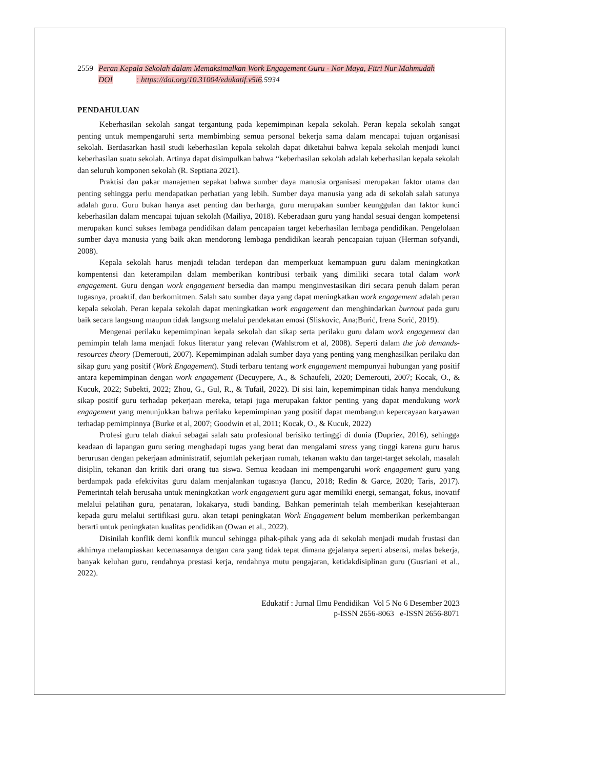2559 Peran Kepala Sekolah dalam Memaksimalkan Work Engagement Guru - Nor Maya, Fitri Nur Mahmudah
DOI : https://doi.org/10.31004/edukatif.v5i6.5934
PENDAHULUAN
Keberhasilan sekolah sangat tergantung pada kepemimpinan kepala sekolah. Peran kepala sekolah sangat penting untuk mempengaruhi serta membimbing semua personal bekerja sama dalam mencapai tujuan organisasi sekolah. Berdasarkan hasil studi keberhasilan kepala sekolah dapat diketahui bahwa kepala sekolah menjadi kunci keberhasilan suatu sekolah. Artinya dapat disimpulkan bahwa “keberhasilan sekolah adalah keberhasilan kepala sekolah dan seluruh komponen sekolah (R. Septiana 2021).
Praktisi dan pakar manajemen sepakat bahwa sumber daya manusia organisasi merupakan faktor utama dan penting sehingga perlu mendapatkan perhatian yang lebih. Sumber daya manusia yang ada di sekolah salah satunya adalah guru. Guru bukan hanya aset penting dan berharga, guru merupakan sumber keunggulan dan faktor kunci keberhasilan dalam mencapai tujuan sekolah (Mailiya, 2018). Keberadaan guru yang handal sesuai dengan kompetensi merupakan kunci sukses lembaga pendidikan dalam pencapaian target keberhasilan lembaga pendidikan. Pengelolaan sumber daya manusia yang baik akan mendorong lembaga pendidikan kearah pencapaian tujuan (Herman sofyandi, 2008).
Kepala sekolah harus menjadi teladan terdepan dan memperkuat kemampuan guru dalam meningkatkan kompentensi dan keterampilan dalam memberikan kontribusi terbaik yang dimiliki secara total dalam work engagement. Guru dengan work engagement bersedia dan mampu menginvestasikan diri secara penuh dalam peran tugasnya, proaktif, dan berkomitmen. Salah satu sumber daya yang dapat meningkatkan work engagement adalah peran kepala sekolah. Peran kepala sekolah dapat meningkatkan work engagement dan menghindarkan burnout pada guru baik secara langsung maupun tidak langsung melalui pendekatan emosi (Sliskovic, Ana;Burić, Irena Sorić, 2019).
Mengenai perilaku kepemimpinan kepala sekolah dan sikap serta perilaku guru dalam work engagement dan pemimpin telah lama menjadi fokus literatur yang relevan (Wahlstrom et al, 2008). Seperti dalam the job demands-resources theory (Demerouti, 2007). Kepemimpinan adalah sumber daya yang penting yang menghasilkan perilaku dan sikap guru yang positif (Work Engagement). Studi terbaru tentang work engagement mempunyai hubungan yang positif antara kepemimpinan dengan work engagement (Decuypere, A., & Schaufeli, 2020; Demerouti, 2007; Kocak, O., & Kucuk, 2022; Subekti, 2022; Zhou, G., Gul, R., & Tufail, 2022). Di sisi lain, kepemimpinan tidak hanya mendukung sikap positif guru terhadap pekerjaan mereka, tetapi juga merupakan faktor penting yang dapat mendukung work engagement yang menunjukkan bahwa perilaku kepemimpinan yang positif dapat membangun kepercayaan karyawan terhadap pemimpinnya (Burke et al, 2007; Goodwin et al, 2011; Kocak, O., & Kucuk, 2022)
Profesi guru telah diakui sebagai salah satu profesional berisiko tertinggi di dunia (Dupriez, 2016), sehingga keadaan di lapangan guru sering menghadapi tugas yang berat dan mengalami stress yang tinggi karena guru harus berurusan dengan pekerjaan administratif, sejumlah pekerjaan rumah, tekanan waktu dan target-target sekolah, masalah disiplin, tekanan dan kritik dari orang tua siswa. Semua keadaan ini mempengaruhi work engagement guru yang berdampak pada efektivitas guru dalam menjalankan tugasnya (Iancu, 2018; Redin & Garce, 2020; Taris, 2017). Pemerintah telah berusaha untuk meningkatkan work engagement guru agar memiliki energi, semangat, fokus, inovatif melalui pelatihan guru, penataran, lokakarya, studi banding. Bahkan pemerintah telah memberikan kesejahteraan kepada guru melalui sertifikasi guru. akan tetapi peningkatan Work Engagement belum memberikan perkembangan berarti untuk peningkatan kualitas pendidikan (Owan et al., 2022).
Disinilah konflik demi konflik muncul sehingga pihak-pihak yang ada di sekolah menjadi mudah frustasi dan akhirnya melampiaskan kecemasannya dengan cara yang tidak tepat dimana gejalanya seperti absensi, malas bekerja, banyak keluhan guru, rendahnya prestasi kerja, rendahnya mutu pengajaran, ketidakdisiplinan guru (Gusriani et al., 2022).
Edukatif : Jurnal Ilmu Pendidikan Vol 5 No 6 Desember 2023
p-ISSN 2656-8063 e-ISSN 2656-8071